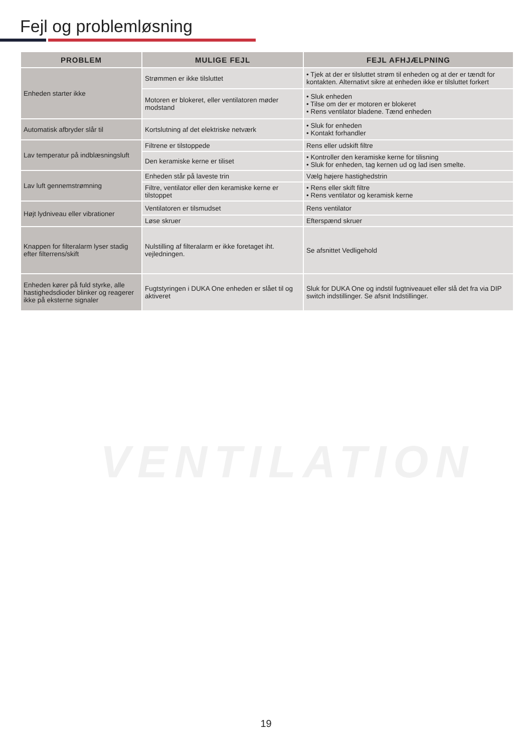Fejl og problemløsning
| PROBLEM | MULIGE FEJL | FEJL AFHJÆLPNING |
| --- | --- | --- |
| Enheden starter ikke | Strømmen er ikke tilsluttet | • Tjek at der er tilsluttet strøm til enheden og at der er tændt for kontakten. Alternativt sikre at enheden ikke er tilsluttet forkert |
| | Motoren er blokeret, eller ventilatoren møder modstand | • Sluk enheden • Tilse om der er motoren er blokeret • Rens ventilator bladene. Tænd enheden |
| Automatisk afbryder slår til | Kortslutning af det elektriske netværk | • Sluk for enheden • Kontakt forhandler |
| Lav temperatur på indblæsningsluft | Filtrene er tilstoppede | Rens eller udskift filtre |
| | Den keramiske kerne er tiliset | • Kontroller den keramiske kerne for tilisning • Sluk for enheden, tag kernen ud og lad isen smelte. |
| Lav luft gennemstrømning | Enheden står på laveste trin | Vælg højere hastighedstrin |
| | Filtre, ventilator eller den keramiske kerne er tilstoppet | • Rens eller skift filtre • Rens ventilator og keramisk kerne |
| Højt lydniveau eller vibrationer | Ventilatoren er tilsmudset | Rens ventilator |
| | Løse skruer | Efterspænd skruer |
| Knappen for filteralarm lyser stadig efter filterrens/skift | Nulstilling af filteralarm er ikke foretaget iht. vejledningen. | Se afsnittet Vedligehold |
| Enheden kører på fuld styrke, alle hastighedsdioder blinker og reagerer ikke på eksterne signaler | Fugtstyringen i DUKA One enheden er slået til og aktiveret | Sluk for DUKA One og indstil fugtniveauet eller slå det fra via DIP switch indstillinger. Se afsnit Indstillinger. |
VENTILATION
19